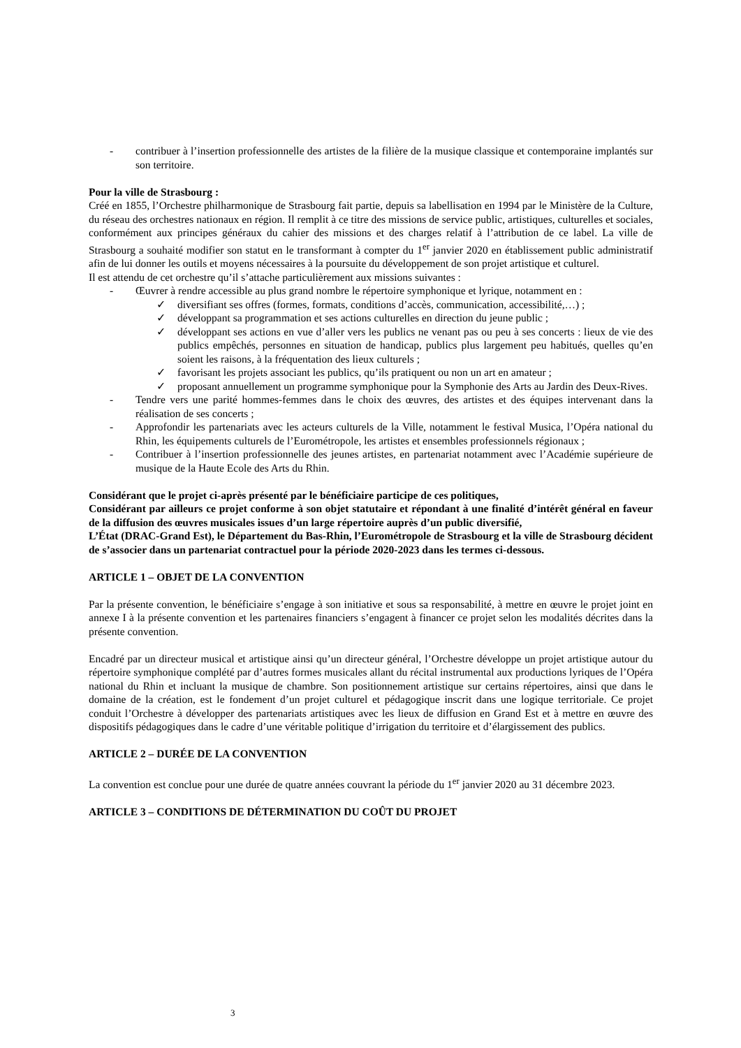- contribuer à l’insertion professionnelle des artistes de la filière de la musique classique et contemporaine implantés sur son territoire.
Pour la ville de Strasbourg :
Créé en 1855, l’Orchestre philharmonique de Strasbourg fait partie, depuis sa labellisation en 1994 par le Ministère de la Culture, du réseau des orchestres nationaux en région. Il remplit à ce titre des missions de service public, artistiques, culturelles et sociales, conformément aux principes généraux du cahier des missions et des charges relatif à l’attribution de ce label. La ville de Strasbourg a souhaité modifier son statut en le transformant à compter du 1<sup>er</sup> janvier 2020 en établissement public administratif afin de lui donner les outils et moyens nécessaires à la poursuite du développement de son projet artistique et culturel.
Il est attendu de cet orchestre qu’il s’attache particulièrement aux missions suivantes :
- Œuvrer à rendre accessible au plus grand nombre le répertoire symphonique et lyrique, notamment en :
✓ diversifiant ses offres (formes, formats, conditions d’accès, communication, accessibilité,…) ;
✓ développant sa programmation et ses actions culturelles en direction du jeune public ;
✓ développant ses actions en vue d’aller vers les publics ne venant pas ou peu à ses concerts : lieux de vie des publics empêchés, personnes en situation de handicap, publics plus largement peu habitués, quelles qu’en soient les raisons, à la fréquentation des lieux culturels ;
✓ favorisant les projets associant les publics, qu’ils pratiquent ou non un art en amateur ;
✓ proposant annuellement un programme symphonique pour la Symphonie des Arts au Jardin des Deux-Rives.
- Tendre vers une parité hommes-femmes dans le choix des œuvres, des artistes et des équipes intervenant dans la réalisation de ses concerts ;
- Approfondir les partenariats avec les acteurs culturels de la Ville, notamment le festival Musica, l’Opéra national du Rhin, les équipements culturels de l’Eurométropole, les artistes et ensembles professionnels régionaux ;
- Contribuer à l’insertion professionnelle des jeunes artistes, en partenariat notamment avec l’Académie supérieure de musique de la Haute Ecole des Arts du Rhin.
Considérant que le projet ci-après présenté par le bénéficiaire participe de ces politiques,
Considérant par ailleurs ce projet conforme à son objet statutaire et répondant à une finalité d’intérêt général en faveur de la diffusion des œuvres musicales issues d’un large répertoire auprès d’un public diversifié,
L’État (DRAC-Grand Est), le Département du Bas-Rhin, l’Eurométropole de Strasbourg et la ville de Strasbourg décident de s’associer dans un partenariat contractuel pour la période 2020-2023 dans les termes ci-dessous.
ARTICLE 1 – OBJET DE LA CONVENTION
Par la présente convention, le bénéficiaire s’engage à son initiative et sous sa responsabilité, à mettre en œuvre le projet joint en annexe I à la présente convention et les partenaires financiers s’engagent à financer ce projet selon les modalités décrites dans la présente convention.
Encadré par un directeur musical et artistique ainsi qu’un directeur général, l’Orchestre développe un projet artistique autour du répertoire symphonique complété par d’autres formes musicales allant du récital instrumental aux productions lyriques de l’Opéra national du Rhin et incluant la musique de chambre. Son positionnement artistique sur certains répertoires, ainsi que dans le domaine de la création, est le fondement d’un projet culturel et pédagogique inscrit dans une logique territoriale. Ce projet conduit l’Orchestre à développer des partenariats artistiques avec les lieux de diffusion en Grand Est et à mettre en œuvre des dispositifs pédagogiques dans le cadre d’une véritable politique d’irrigation du territoire et d’élargissement des publics.
ARTICLE 2 – DURÉE DE LA CONVENTION
La convention est conclue pour une durée de quatre années couvrant la période du 1<sup>er</sup> janvier 2020 au 31 décembre 2023.
ARTICLE 3 – CONDITIONS DE DÉTERMINATION DU COÛT DU PROJET
3